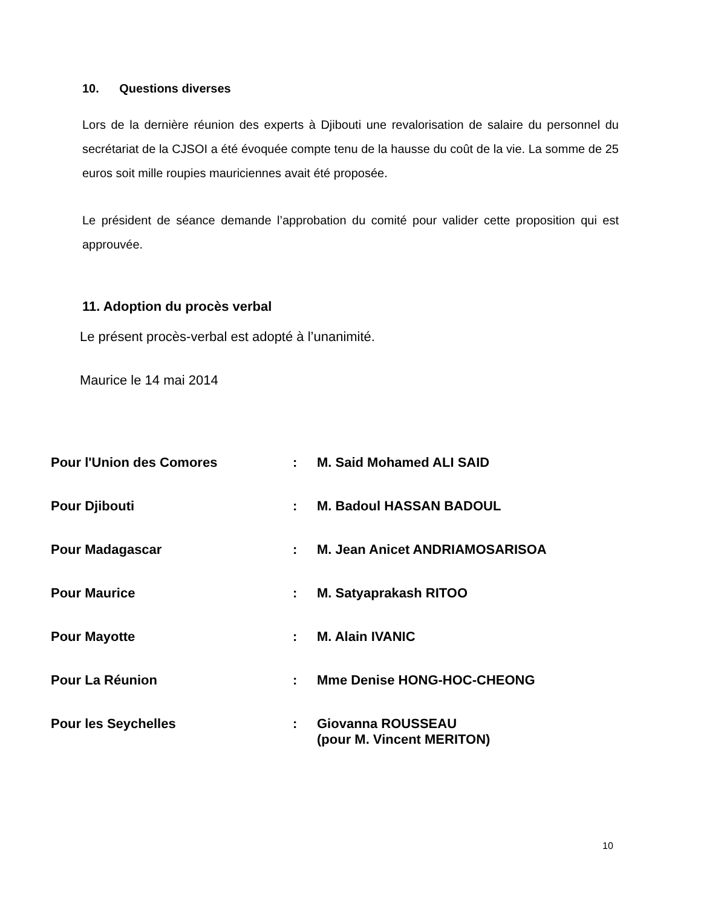10. Questions diverses
Lors de la dernière réunion des experts à Djibouti une revalorisation de salaire du personnel du secrétariat de la CJSOI a été évoquée compte tenu de la hausse du coût de la vie. La somme de 25 euros soit mille roupies mauriciennes avait été proposée.
Le président de séance demande l’approbation du comité pour valider cette proposition qui est approuvée.
11. Adoption du procès verbal
Le présent procès-verbal est adopté à l’unanimité.
Maurice le 14 mai 2014
| Pour l'Union des Comores | : | M. Said Mohamed ALI SAID |
| Pour Djibouti | : | M. Badoul HASSAN BADOUL |
| Pour Madagascar | : | M. Jean Anicet ANDRIAMOSARISOA |
| Pour Maurice | : | M. Satyaprakash RITOO |
| Pour Mayotte | : | M. Alain IVANIC |
| Pour La Réunion | : | Mme Denise HONG-HOC-CHEONG |
| Pour les Seychelles | : | Giovanna ROUSSEAU (pour M. Vincent MERITON) |
10